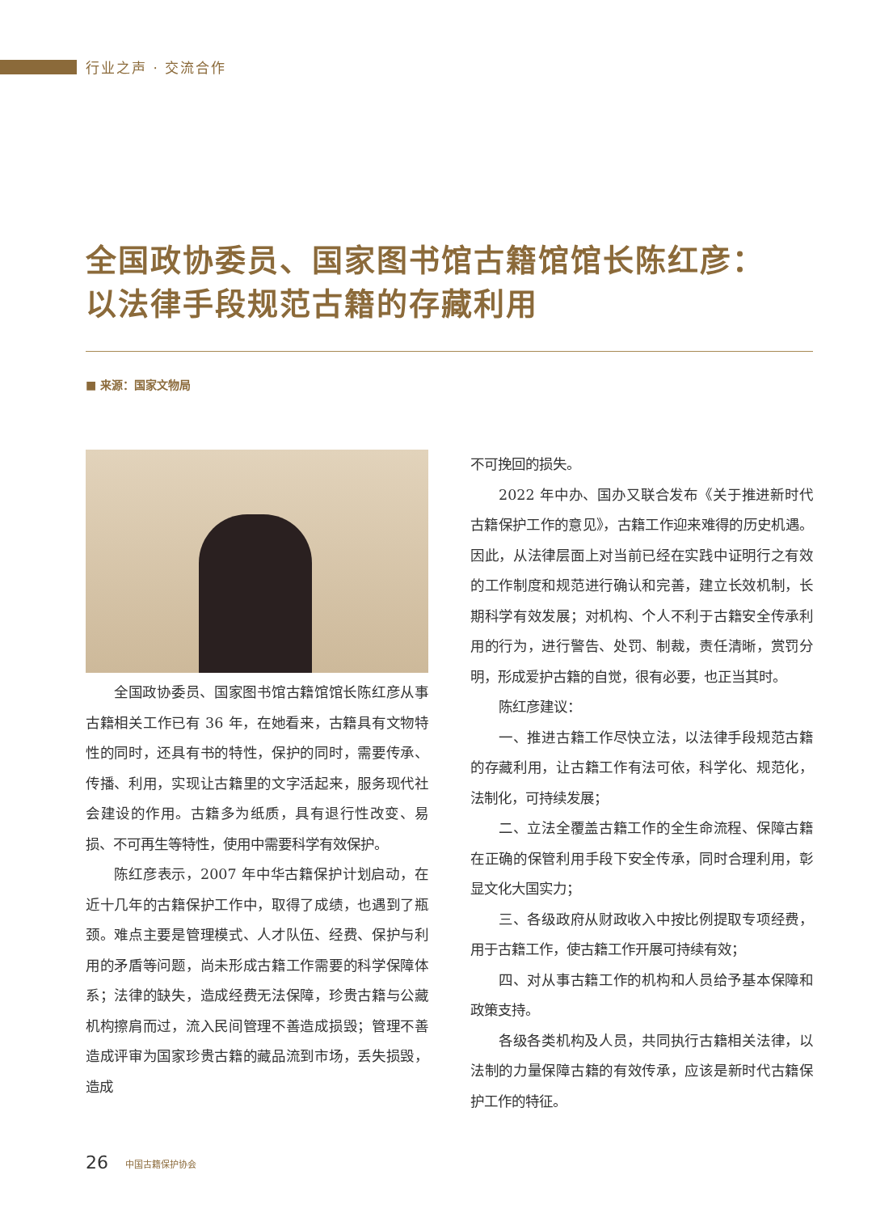行业之声 · 交流合作
全国政协委员、国家图书馆古籍馆馆长陈红彦：
以法律手段规范古籍的存藏利用
■ 来源：国家文物局
全国政协委员、国家图书馆古籍馆馆长陈红彦从事古籍相关工作已有 36 年，在她看来，古籍具有文物特性的同时，还具有书的特性，保护的同时，需要传承、传播、利用，实现让古籍里的文字活起来，服务现代社会建设的作用。古籍多为纸质，具有退行性改变、易损、不可再生等特性，使用中需要科学有效保护。
陈红彦表示，2007 年中华古籍保护计划启动，在近十几年的古籍保护工作中，取得了成绩，也遇到了瓶颈。难点主要是管理模式、人才队伍、经费、保护与利用的矛盾等问题，尚未形成古籍工作需要的科学保障体系；法律的缺失，造成经费无法保障，珍贵古籍与公藏机构擦肩而过，流入民间管理不善造成损毁；管理不善造成评审为国家珍贵古籍的藏品流到市场，丢失损毁，造成
不可挽回的损失。
2022 年中办、国办又联合发布《关于推进新时代古籍保护工作的意见》，古籍工作迎来难得的历史机遇。因此，从法律层面上对当前已经在实践中证明行之有效的工作制度和规范进行确认和完善，建立长效机制，长期科学有效发展；对机构、个人不利于古籍安全传承利用的行为，进行警告、处罚、制裁，责任清晰，赏罚分明，形成爱护古籍的自觉，很有必要，也正当其时。
陈红彦建议：
一、推进古籍工作尽快立法，以法律手段规范古籍的存藏利用，让古籍工作有法可依，科学化、规范化，法制化，可持续发展；
二、立法全覆盖古籍工作的全生命流程、保障古籍在正确的保管利用手段下安全传承，同时合理利用，彰显文化大国实力；
三、各级政府从财政收入中按比例提取专项经费，用于古籍工作，使古籍工作开展可持续有效；
四、对从事古籍工作的机构和人员给予基本保障和政策支持。
各级各类机构及人员，共同执行古籍相关法律，以法制的力量保障古籍的有效传承，应该是新时代古籍保护工作的特征。
26 中国古籍保护协会